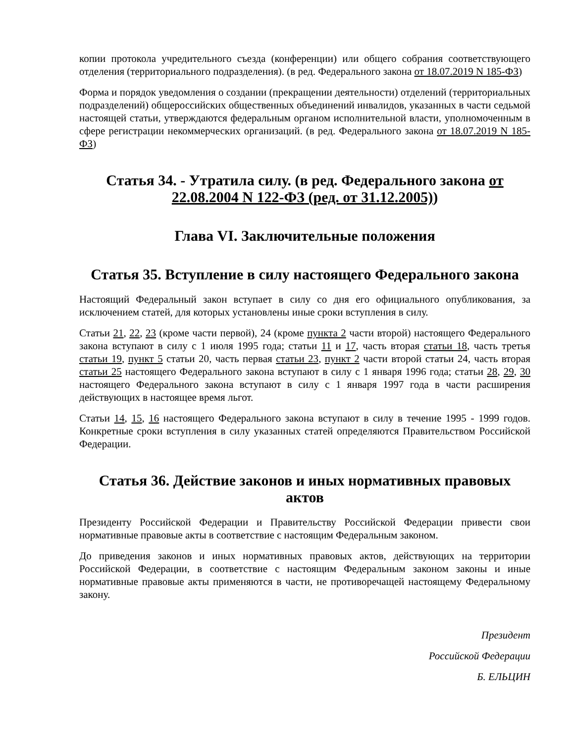копии протокола учредительного съезда (конференции) или общего собрания соответствующего отделения (территориального подразделения). (в ред. Федерального закона от 18.07.2019 N 185-ФЗ)
Форма и порядок уведомления о создании (прекращении деятельности) отделений (территориальных подразделений) общероссийских общественных объединений инвалидов, указанных в части седьмой настоящей статьи, утверждаются федеральным органом исполнительной власти, уполномоченным в сфере регистрации некоммерческих организаций. (в ред. Федерального закона от 18.07.2019 N 185-ФЗ)
Статья 34. - Утратила силу. (в ред. Федерального закона от 22.08.2004 N 122-ФЗ (ред. от 31.12.2005))
Глава VI. Заключительные положения
Статья 35. Вступление в силу настоящего Федерального закона
Настоящий Федеральный закон вступает в силу со дня его официального опубликования, за исключением статей, для которых установлены иные сроки вступления в силу.
Статьи 21, 22, 23 (кроме части первой), 24 (кроме пункта 2 части второй) настоящего Федерального закона вступают в силу с 1 июля 1995 года; статьи 11 и 17, часть вторая статьи 18, часть третья статьи 19, пункт 5 статьи 20, часть первая статьи 23, пункт 2 части второй статьи 24, часть вторая статьи 25 настоящего Федерального закона вступают в силу с 1 января 1996 года; статьи 28, 29, 30 настоящего Федерального закона вступают в силу с 1 января 1997 года в части расширения действующих в настоящее время льгот.
Статьи 14, 15, 16 настоящего Федерального закона вступают в силу в течение 1995 - 1999 годов. Конкретные сроки вступления в силу указанных статей определяются Правительством Российской Федерации.
Статья 36. Действие законов и иных нормативных правовых актов
Президенту Российской Федерации и Правительству Российской Федерации привести свои нормативные правовые акты в соответствие с настоящим Федеральным законом.
До приведения законов и иных нормативных правовых актов, действующих на территории Российской Федерации, в соответствие с настоящим Федеральным законом законы и иные нормативные правовые акты применяются в части, не противоречащей настоящему Федеральному закону.
Президент
Российской Федерации
Б. ЕЛЬЦИН